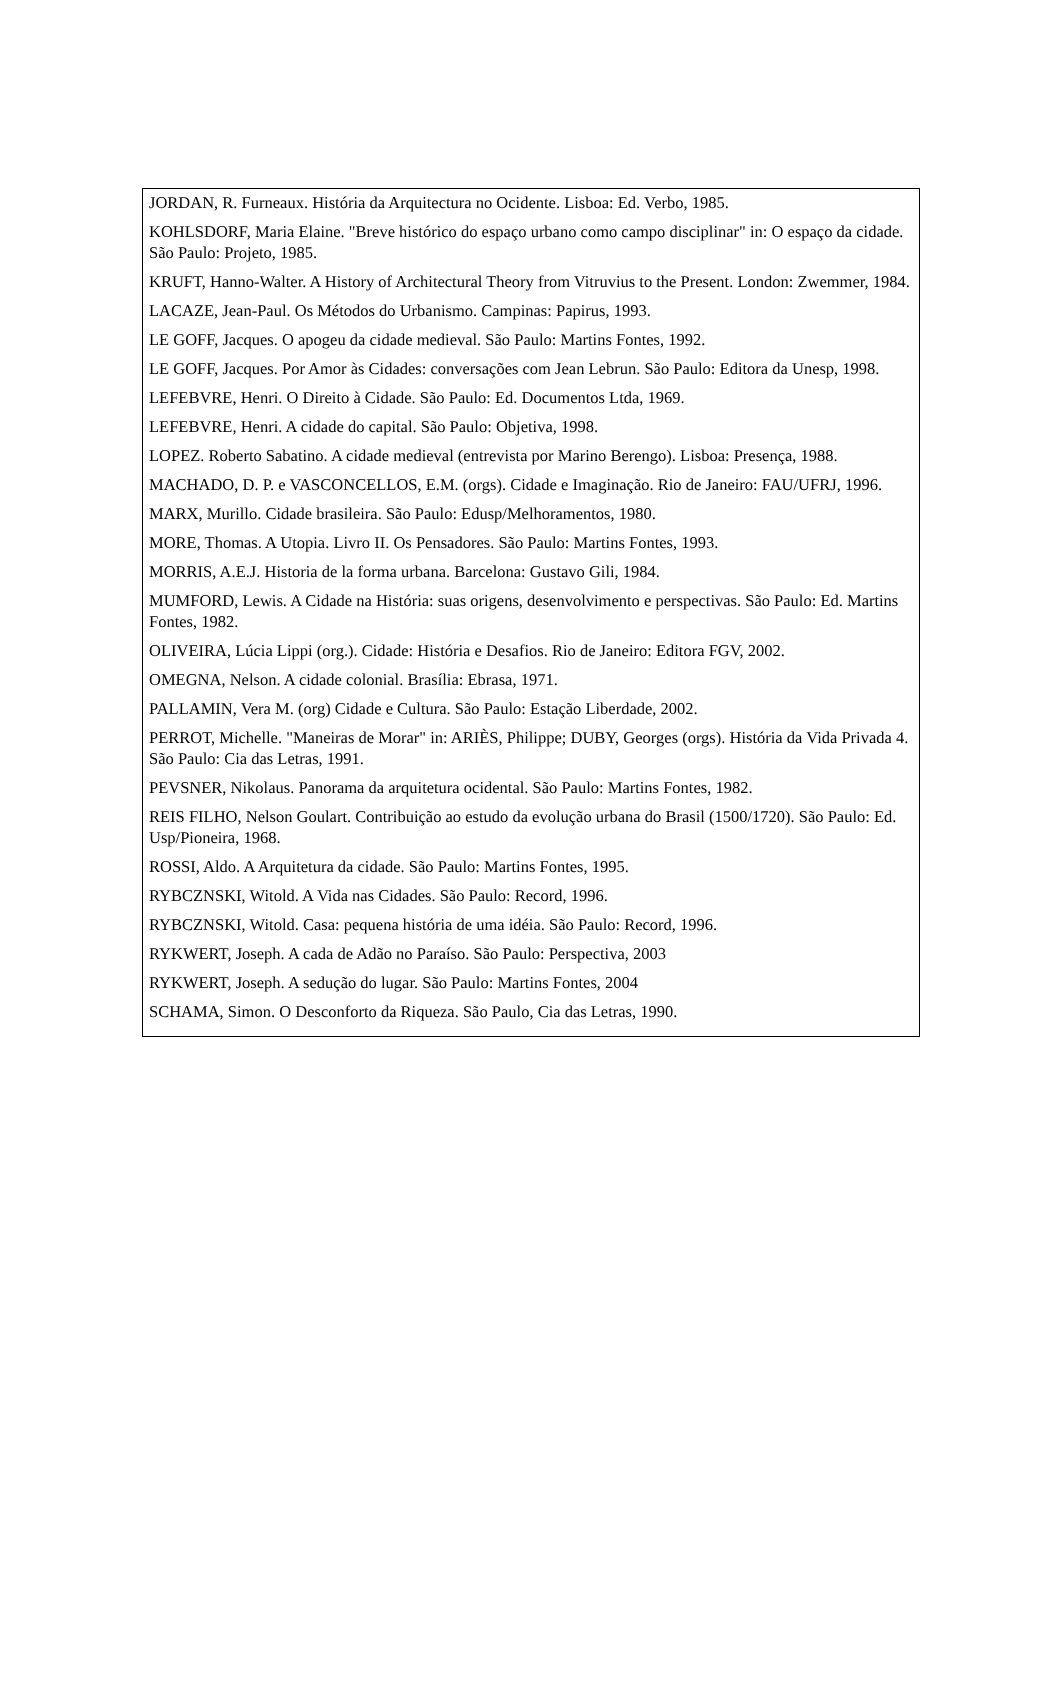JORDAN, R. Furneaux. História da Arquitectura no Ocidente. Lisboa: Ed. Verbo, 1985.
KOHLSDORF, Maria Elaine. "Breve histórico do espaço urbano como campo disciplinar" in: O espaço da cidade. São Paulo: Projeto, 1985.
KRUFT, Hanno-Walter. A History of Architectural Theory from Vitruvius to the Present. London: Zwemmer, 1984.
LACAZE, Jean-Paul. Os Métodos do Urbanismo. Campinas: Papirus, 1993.
LE GOFF, Jacques. O apogeu da cidade medieval. São Paulo: Martins Fontes, 1992.
LE GOFF, Jacques. Por Amor às Cidades: conversações com Jean Lebrun. São Paulo: Editora da Unesp, 1998.
LEFEBVRE, Henri. O Direito à Cidade. São Paulo: Ed. Documentos Ltda, 1969.
LEFEBVRE, Henri. A cidade do capital. São Paulo: Objetiva, 1998.
LOPEZ. Roberto Sabatino. A cidade medieval (entrevista por Marino Berengo). Lisboa: Presença, 1988.
MACHADO, D. P. e VASCONCELLOS, E.M. (orgs). Cidade e Imaginação. Rio de Janeiro: FAU/UFRJ, 1996.
MARX, Murillo. Cidade brasileira. São Paulo: Edusp/Melhoramentos, 1980.
MORE, Thomas. A Utopia. Livro II. Os Pensadores. São Paulo: Martins Fontes, 1993.
MORRIS, A.E.J. Historia de la forma urbana. Barcelona: Gustavo Gili, 1984.
MUMFORD, Lewis. A Cidade na História: suas origens, desenvolvimento e perspectivas. São Paulo: Ed. Martins Fontes, 1982.
OLIVEIRA, Lúcia Lippi (org.). Cidade: História e Desafios. Rio de Janeiro: Editora FGV, 2002.
OMEGNA, Nelson. A cidade colonial. Brasília: Ebrasa, 1971.
PALLAMIN, Vera M. (org) Cidade e Cultura. São Paulo: Estação Liberdade, 2002.
PERROT, Michelle. "Maneiras de Morar" in: ARIÈS, Philippe; DUBY, Georges (orgs). História da Vida Privada 4. São Paulo: Cia das Letras, 1991.
PEVSNER, Nikolaus. Panorama da arquitetura ocidental. São Paulo: Martins Fontes, 1982.
REIS FILHO, Nelson Goulart. Contribuição ao estudo da evolução urbana do Brasil (1500/1720). São Paulo: Ed. Usp/Pioneira, 1968.
ROSSI, Aldo. A Arquitetura da cidade. São Paulo: Martins Fontes, 1995.
RYBCZNSKI, Witold. A Vida nas Cidades. São Paulo: Record, 1996.
RYBCZNSKI, Witold. Casa: pequena história de uma idéia. São Paulo: Record, 1996.
RYKWERT, Joseph. A cada de Adão no Paraíso. São Paulo: Perspectiva, 2003
RYKWERT, Joseph. A sedução do lugar. São Paulo: Martins Fontes, 2004
SCHAMA, Simon. O Desconforto da Riqueza. São Paulo, Cia das Letras, 1990.